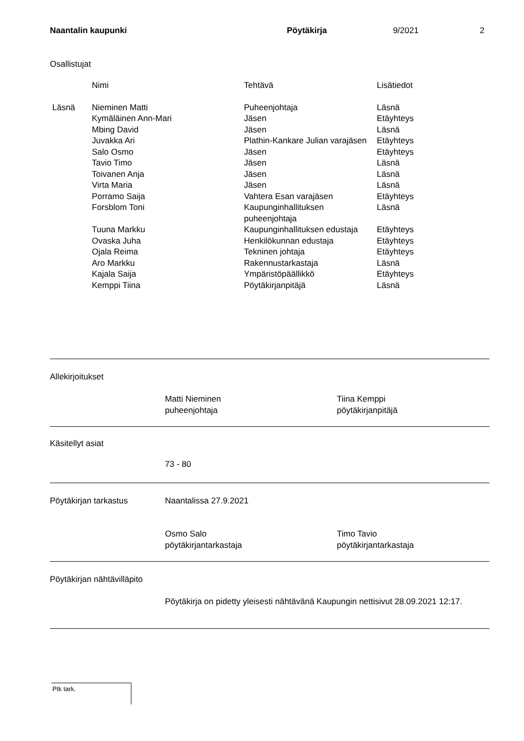Naantalin kaupunki Pöytäkirja 9/2021 2
Osallistujat
| | Nimi | Tehtävä | Lisätiedot |
| Läsnä | Nieminen Matti | Puheenjohtaja | Läsnä |
| | Kymäläinen Ann-Mari | Jäsen | Etäyhteys |
| | Mbing David | Jäsen | Läsnä |
| | Juvakka Ari | Plathin-Kankare Julian varajäsen | Etäyhteys |
| | Salo Osmo | Jäsen | Etäyhteys |
| | Tavio Timo | Jäsen | Läsnä |
| | Toivanen Anja | Jäsen | Läsnä |
| | Virta Maria | Jäsen | Läsnä |
| | Porramo Saija | Vahtera Esan varajäsen | Etäyhteys |
| | Forsblom Toni | Kaupunginhallituksen puheenjohtaja | Läsnä |
| | Tuuna Markku | Kaupunginhallituksen edustaja | Etäyhteys |
| | Ovaska Juha | Henkilökunnan edustaja | Etäyhteys |
| | Ojala Reima | Tekninen johtaja | Etäyhteys |
| | Aro Markku | Rakennustarkastaja | Läsnä |
| | Kajala Saija | Ympäristöpäällikkö | Etäyhteys |
| | Kemppi Tiina | Pöytäkirjanpitäjä | Läsnä |
Allekirjoitukset
Matti Nieminen
puheenjohtaja
Tiina Kemppi
pöytäkirjanpitäjä
Käsitellyt asiat
73 - 80
Pöytäkirjan tarkastus Naantalissa 27.9.2021
Osmo Salo
pöytäkirjantarkastaja
Timo Tavio
pöytäkirjantarkastaja
Pöytäkirjan nähtävilläpito
Pöytäkirja on pidetty yleisesti nähtävänä Kaupungin nettisivut 28.09.2021 12:17.
Ptk tark.